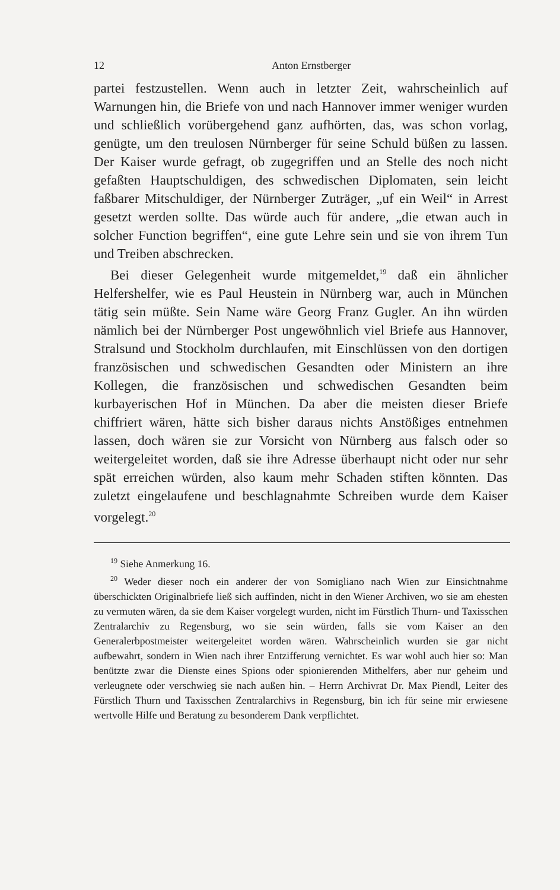12 Anton Ernstberger
partei festzustellen. Wenn auch in letzter Zeit, wahrscheinlich auf Warnungen hin, die Briefe von und nach Hannover immer weniger wurden und schließlich vorübergehend ganz aufhörten, das, was schon vorlag, genügte, um den treulosen Nürnberger für seine Schuld büßen zu lassen. Der Kaiser wurde gefragt, ob zugegriffen und an Stelle des noch nicht gefaßten Hauptschuldigen, des schwedischen Diplomaten, sein leicht faßbarer Mitschuldiger, der Nürnberger Zuträger, „uf ein Weil“ in Arrest gesetzt werden sollte. Das würde auch für andere, „die etwan auch in solcher Function begriffen“, eine gute Lehre sein und sie von ihrem Tun und Treiben abschrecken.
Bei dieser Gelegenheit wurde mitgemeldet,<sup>19</sup> daß ein ähnlicher Helfershelfer, wie es Paul Heustein in Nürnberg war, auch in München tätig sein müßte. Sein Name wäre Georg Franz Gugler. An ihn würden nämlich bei der Nürnberger Post ungewöhnlich viel Briefe aus Hannover, Stralsund und Stockholm durchlaufen, mit Einschlüssen von den dortigen französischen und schwedischen Gesandten oder Ministern an ihre Kollegen, die französischen und schwedischen Gesandten beim kurbayerischen Hof in München. Da aber die meisten dieser Briefe chiffriert wären, hätte sich bisher daraus nichts Anstößiges entnehmen lassen, doch wären sie zur Vorsicht von Nürnberg aus falsch oder so weitergeleitet worden, daß sie ihre Adresse überhaupt nicht oder nur sehr spät erreichen würden, also kaum mehr Schaden stiften könnten. Das zuletzt eingelaufene und beschlagnahmte Schreiben wurde dem Kaiser vorgelegt.<sup>20</sup>
<sup>19</sup> Siehe Anmerkung 16.
<sup>20</sup> Weder dieser noch ein anderer der von Somigliano nach Wien zur Einsichtnahme überschickten Originalbriefe ließ sich auffinden, nicht in den Wiener Archiven, wo sie am ehesten zu vermuten wären, da sie dem Kaiser vorgelegt wurden, nicht im Fürstlich Thurn- und Taxisschen Zentralarchiv zu Regensburg, wo sie sein würden, falls sie vom Kaiser an den Generalerbpostmeister weitergeleitet worden wären. Wahrscheinlich wurden sie gar nicht aufbewahrt, sondern in Wien nach ihrer Entzifferung vernichtet. Es war wohl auch hier so: Man benützte zwar die Dienste eines Spions oder spionierenden Mithelfers, aber nur geheim und verleugnete oder verschwieg sie nach außen hin. – Herrn Archivrat Dr. Max Piendl, Leiter des Fürstlich Thurn und Taxisschen Zentralarchivs in Regensburg, bin ich für seine mir erwiesene wertvolle Hilfe und Beratung zu besonderem Dank verpflichtet.